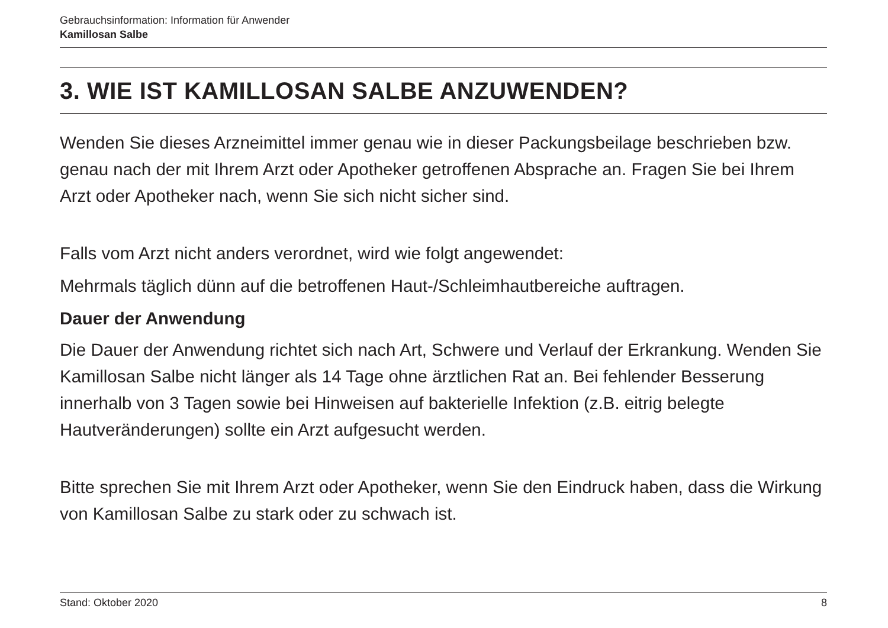Gebrauchsinformation: Information für Anwender
Kamillosan Salbe
3. WIE IST KAMILLOSAN SALBE ANZUWENDEN?
Wenden Sie dieses Arzneimittel immer genau wie in dieser Packungsbeilage beschrieben bzw. genau nach der mit Ihrem Arzt oder Apotheker getroffenen Absprache an. Fragen Sie bei Ihrem Arzt oder Apotheker nach, wenn Sie sich nicht sicher sind.
Falls vom Arzt nicht anders verordnet, wird wie folgt angewendet:
Mehrmals täglich dünn auf die betroffenen Haut-/Schleimhautbereiche auftragen.
Dauer der Anwendung
Die Dauer der Anwendung richtet sich nach Art, Schwere und Verlauf der Erkrankung. Wenden Sie Kamillosan Salbe nicht länger als 14 Tage ohne ärztlichen Rat an. Bei fehlender Besserung innerhalb von 3 Tagen sowie bei Hinweisen auf bakterielle Infektion (z.B. eitrig belegte Hautveränderungen) sollte ein Arzt aufgesucht werden.
Bitte sprechen Sie mit Ihrem Arzt oder Apotheker, wenn Sie den Eindruck haben, dass die Wirkung von Kamillosan Salbe zu stark oder zu schwach ist.
Stand: Oktober 2020 8